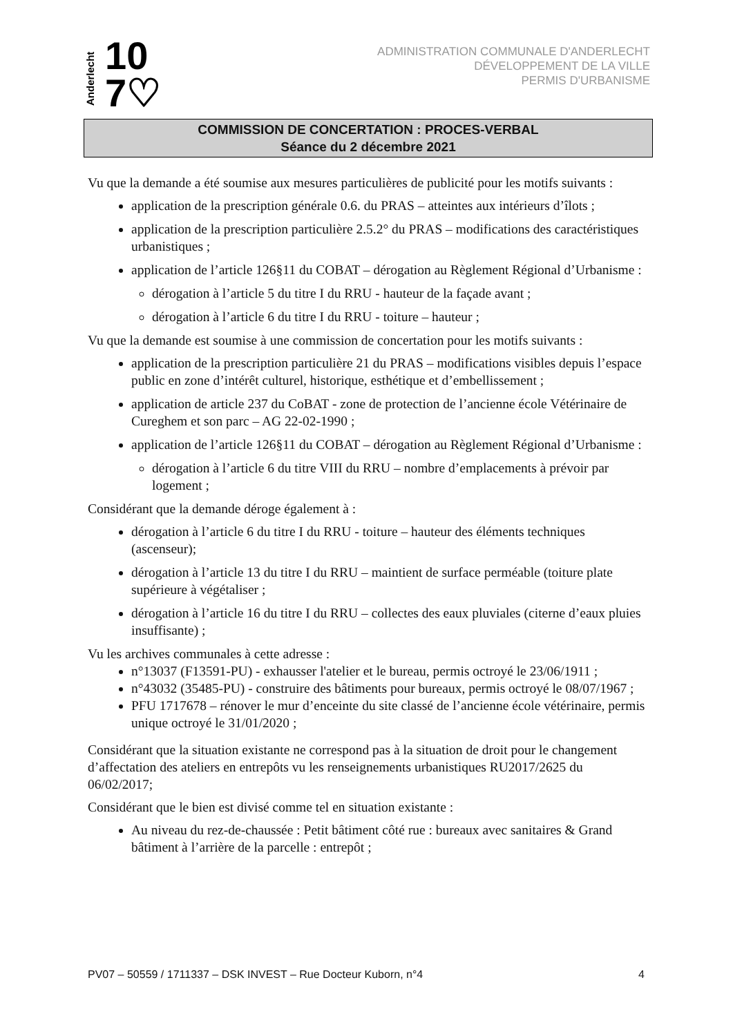Anderlecht
10
7♡
ADMINISTRATION COMMUNALE D'ANDERLECHT
DÉVELOPPEMENT DE LA VILLE
PERMIS D'URBANISME
COMMISSION DE CONCERTATION : PROCES-VERBAL
Séance du 2 décembre 2021
Vu que la demande a été soumise aux mesures particulières de publicité pour les motifs suivants :
application de la prescription générale 0.6. du PRAS – atteintes aux intérieurs d’îlots ;
application de la prescription particulière 2.5.2° du PRAS – modifications des caractéristiques urbanistiques ;
application de l’article 126§11 du COBAT – dérogation au Règlement Régional d’Urbanisme :
dérogation à l’article 5 du titre I du RRU - hauteur de la façade avant ;
dérogation à l’article 6 du titre I du RRU - toiture – hauteur ;
Vu que la demande est soumise à une commission de concertation pour les motifs suivants :
application de la prescription particulière 21 du PRAS – modifications visibles depuis l’espace public en zone d’intérêt culturel, historique, esthétique et d’embellissement ;
application de article 237 du CoBAT - zone de protection de l’ancienne école Vétérinaire de Cureghem et son parc – AG 22-02-1990 ;
application de l’article 126§11 du COBAT – dérogation au Règlement Régional d’Urbanisme :
dérogation à l’article 6 du titre VIII du RRU – nombre d’emplacements à prévoir par logement ;
Considérant que la demande déroge également à :
dérogation à l’article 6 du titre I du RRU - toiture – hauteur des éléments techniques (ascenseur);
dérogation à l’article 13 du titre I du RRU – maintient de surface perméable (toiture plate supérieure à végétaliser ;
dérogation à l’article 16 du titre I du RRU – collectes des eaux pluviales (citerne d’eaux pluies insuffisante) ;
Vu les archives communales à cette adresse :
n°13037 (F13591-PU) - exhausser l'atelier et le bureau, permis octroyé le 23/06/1911 ;
n°43032 (35485-PU) - construire des bâtiments pour bureaux, permis octroyé le 08/07/1967 ;
PFU 1717678 – rénover le mur d’enceinte du site classé de l’ancienne école vétérinaire, permis unique octroyé le 31/01/2020 ;
Considérant que la situation existante ne correspond pas à la situation de droit pour le changement d’affectation des ateliers en entrepôts vu les renseignements urbanistiques RU2017/2625 du 06/02/2017;
Considérant que le bien est divisé comme tel en situation existante :
Au niveau du rez-de-chaussée : Petit bâtiment côté rue : bureaux avec sanitaires & Grand bâtiment à l’arrière de la parcelle : entrepôt ;
PV07 – 50559 / 1711337 – DSK INVEST – Rue Docteur Kuborn, n°4 4